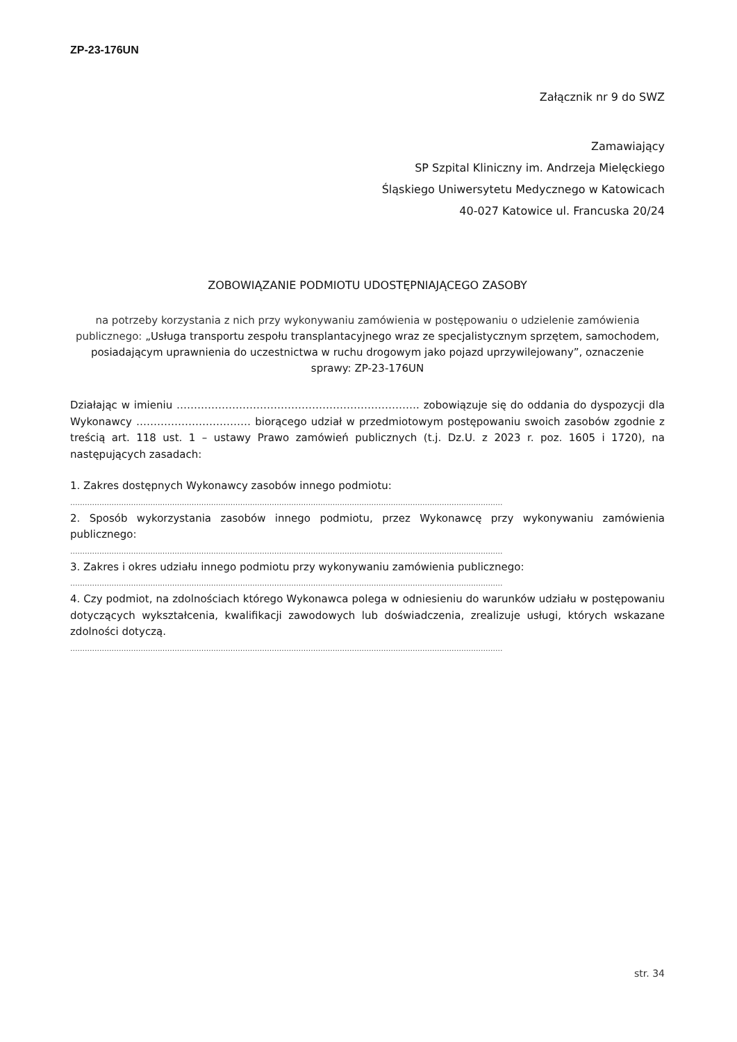ZP-23-176UN
Załącznik nr 9 do SWZ
Zamawiający
SP Szpital Kliniczny im. Andrzeja Mielęckiego
Śląskiego Uniwersytetu Medycznego w Katowicach
40-027 Katowice ul. Francuska 20/24
ZOBOWIĄZANIE PODMIOTU UDOSTĘPNIAJĄCEGO ZASOBY
na potrzeby korzystania z nich przy wykonywaniu zamówienia w postępowaniu o udzielenie zamówienia publicznego: „Usługa transportu zespołu transplantacyjnego wraz ze specjalistycznym sprzętem, samochodem, posiadającym uprawnienia do uczestnictwa w ruchu drogowym jako pojazd uprzywilejowany”, oznaczenie sprawy: ZP-23-176UN
Działając w imieniu ……………………………………………………………. zobowiązuje się do oddania do dyspozycji dla Wykonawcy …………………………… biorącego udział w przedmiotowym postępowaniu swoich zasobów zgodnie z treścią art. 118 ust. 1 – ustawy Prawo zamówień publicznych (t.j. Dz.U. z 2023 r. poz. 1605 i 1720), na następujących zasadach:
1. Zakres dostępnych Wykonawcy zasobów innego podmiotu:
..................................................................................................................................................................................
2. Sposób wykorzystania zasobów innego podmiotu, przez Wykonawcę przy wykonywaniu zamówienia publicznego:
..................................................................................................................................................................................
3. Zakres i okres udziału innego podmiotu przy wykonywaniu zamówienia publicznego:
..................................................................................................................................................................................
4. Czy podmiot, na zdolnościach którego Wykonawca polega w odniesieniu do warunków udziału w postępowaniu dotyczących wykształcenia, kwalifikacji zawodowych lub doświadczenia, zrealizuje usługi, których wskazane zdolności dotyczą.
..................................................................................................................................................................................
str. 34